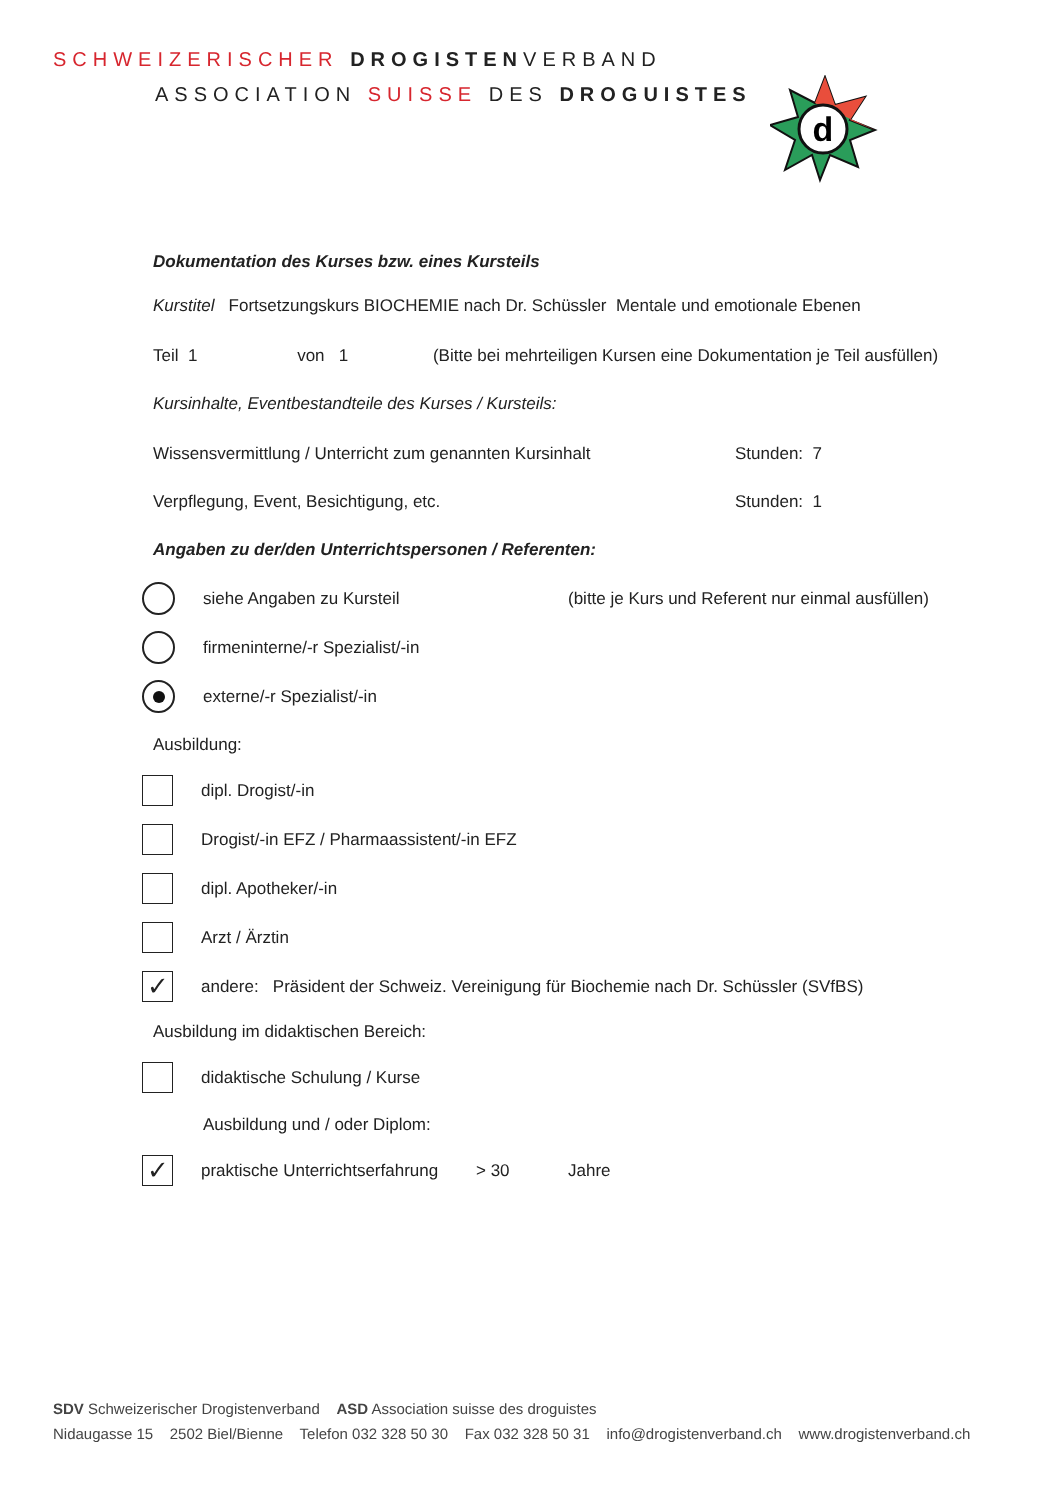SCHWEIZERISCHER DROGISTENVERBAND
ASSOCIATION SUISSE DES DROGUISTES
d
Dokumentation des Kurses bzw. eines Kursteils
Kurstitel Fortsetzungskurs BIOCHEMIE nach Dr. Schüssler Mentale und emotionale Ebenen
Teil 1 von 1 (Bitte bei mehrteiligen Kursen eine Dokumentation je Teil ausfüllen)
Kursinhalte, Eventbestandteile des Kurses / Kursteils:
Wissensvermittlung / Unterricht zum genannten Kursinhalt Stunden: 7
Verpflegung, Event, Besichtigung, etc. Stunden: 1
Angaben zu der/den Unterrichtspersonen / Referenten:
siehe Angaben zu Kursteil (bitte je Kurs und Referent nur einmal ausfüllen)
firmeninterne/-r Spezialist/-in
externe/-r Spezialist/-in
Ausbildung:
dipl. Drogist/-in
Drogist/-in EFZ / Pharmaassistent/-in EFZ
dipl. Apotheker/-in
Arzt / Ärztin
✓ andere: Präsident der Schweiz. Vereinigung für Biochemie nach Dr. Schüssler (SVfBS)
Ausbildung im didaktischen Bereich:
didaktische Schulung / Kurse
Ausbildung und / oder Diplom:
✓ praktische Unterrichtserfahrung > 30 Jahre
SDV Schweizerischer Drogistenverband ASD Association suisse des droguistes
Nidaugasse 15 2502 Biel/Bienne Telefon 032 328 50 30 Fax 032 328 50 31 info@drogistenverband.ch www.drogistenverband.ch